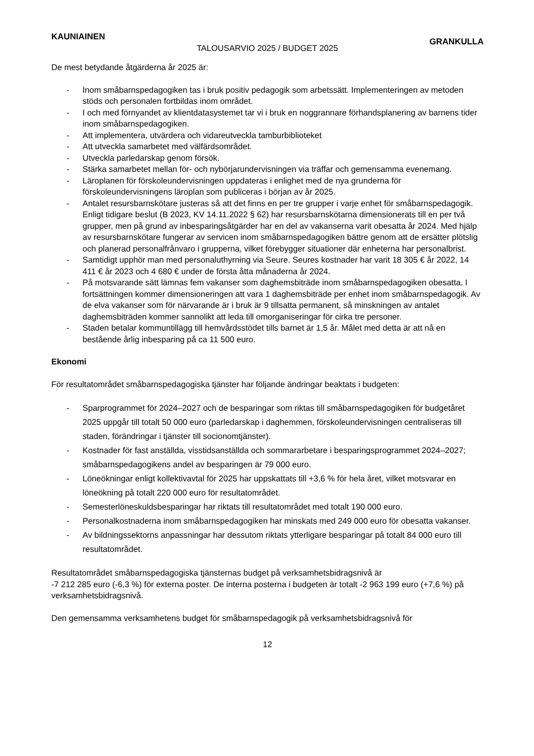KAUNIAINEN TALOUSARVIO 2025 / BUDGET 2025 GRANKULLA
De mest betydande åtgärderna år 2025 är:
- Inom småbarnspedagogiken tas i bruk positiv pedagogik som arbetssätt. Implementeringen av metoden stöds och personalen fortbildas inom området.
- I och med förnyandet av klientdatasystemet tar vi i bruk en noggrannare förhandsplanering av barnens tider inom småbarnspedagogiken.
- Att implementera, utvärdera och vidareutveckla tamburbiblioteket
- Att utveckla samarbetet med välfärdsområdet.
- Utveckla parledarskap genom försök.
- Stärka samarbetet mellan för- och nybörjarundervisningen via träffar och gemensamma evenemang.
- Läroplanen för förskoleundervisningen uppdateras i enlighet med de nya grunderna för förskoleundervisningens läroplan som publiceras i början av år 2025.
- Antalet resursbarnskötare justeras så att det finns en per tre grupper i varje enhet för småbarnspedagogik. Enligt tidigare beslut (B 2023, KV 14.11.2022 § 62) har resursbarnskötarna dimensionerats till en per två grupper, men på grund av inbesparingsåtgärder har en del av vakanserna varit obesatta år 2024. Med hjälp av resursbarnskötare fungerar av servicen inom småbarnspedagogiken bättre genom att de ersätter plötslig och planerad personalfrånvaro i grupperna, vilket förebygger situationer där enheterna har personalbrist.
- Samtidigt upphör man med personaluthyrning via Seure. Seures kostnader har varit 18 305 € år 2022, 14 411 € år 2023 och 4 680 € under de första åtta månaderna år 2024.
- På motsvarande sätt lämnas fem vakanser som daghemsbiträde inom småbarnspedagogiken obesatta. I fortsättningen kommer dimensioneringen att vara 1 daghemsbiträde per enhet inom småbarnspedagogik. Av de elva vakanser som för närvarande är i bruk är 9 tillsatta permanent, så minskningen av antalet daghemsbiträden kommer sannolikt att leda till omorganiseringar för cirka tre personer.
- Staden betalar kommuntillägg till hemvårdsstödet tills barnet är 1,5 år. Målet med detta är att nå en bestående årlig inbesparing på ca 11 500 euro.
Ekonomi
För resultatområdet småbarnspedagogiska tjänster har följande ändringar beaktats i budgeten:
- Sparprogrammet för 2024–2027 och de besparingar som riktas till småbarnspedagogiken för budgetåret 2025 uppgår till totalt 50 000 euro (parledarskap i daghemmen, förskoleundervisningen centraliseras till staden, förändringar i tjänster till socionomtjänster).
- Kostnader för fast anställda, visstidsanställda och sommararbetare i besparingsprogrammet 2024–2027; småbarnspedagogikens andel av besparingen är 79 000 euro.
- Löneökningar enligt kollektivavtal för 2025 har uppskattats till +3,6 % för hela året, vilket motsvarar en löneökning på totalt 220 000 euro för resultatområdet.
- Semesterlöneskuldsbesparingar har riktats till resultatområdet med totalt 190 000 euro.
- Personalkostnaderna inom småbarnspedagogiken har minskats med 249 000 euro för obesatta vakanser.
- Av bildningssektorns anpassningar har dessutom riktats ytterligare besparingar på totalt 84 000 euro till resultatområdet.
Resultatområdet småbarnspedagogiska tjänsternas budget på verksamhetsbidragsnivå är
-7 212 285 euro (-6,3 %) för externa poster. De interna posterna i budgeten är totalt -2 963 199 euro (+7,6 %) på verksamhetsbidragsnivå.
Den gemensamma verksamhetens budget för småbarnspedagogik på verksamhetsbidragsnivå för
12